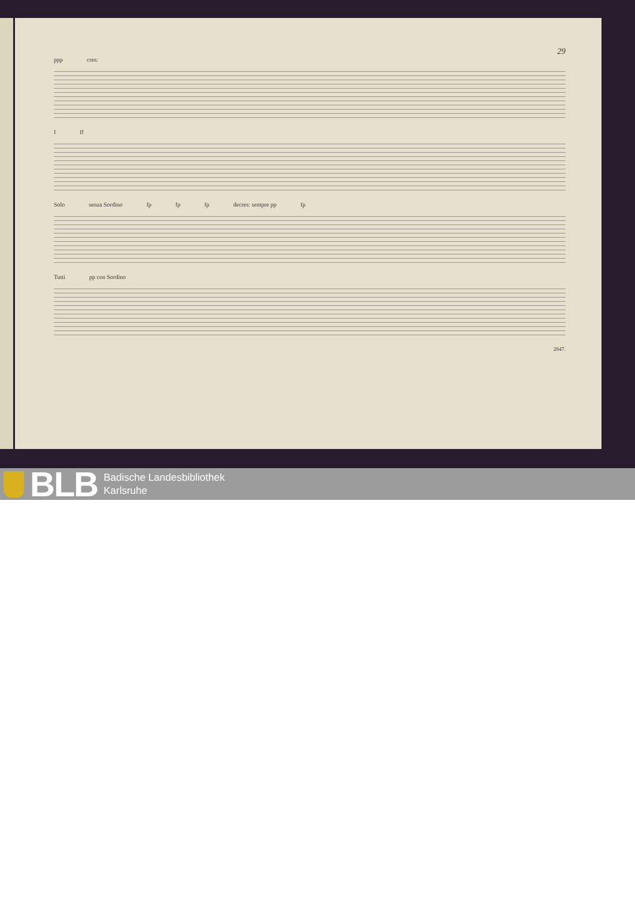29
ppp cres:
f ff
Solo senza Sordino fp fp fp decres: sempre pp fp
Tutti pp con Sordino
2047.
BLB
Badische Landesbibliothek
Karlsruhe